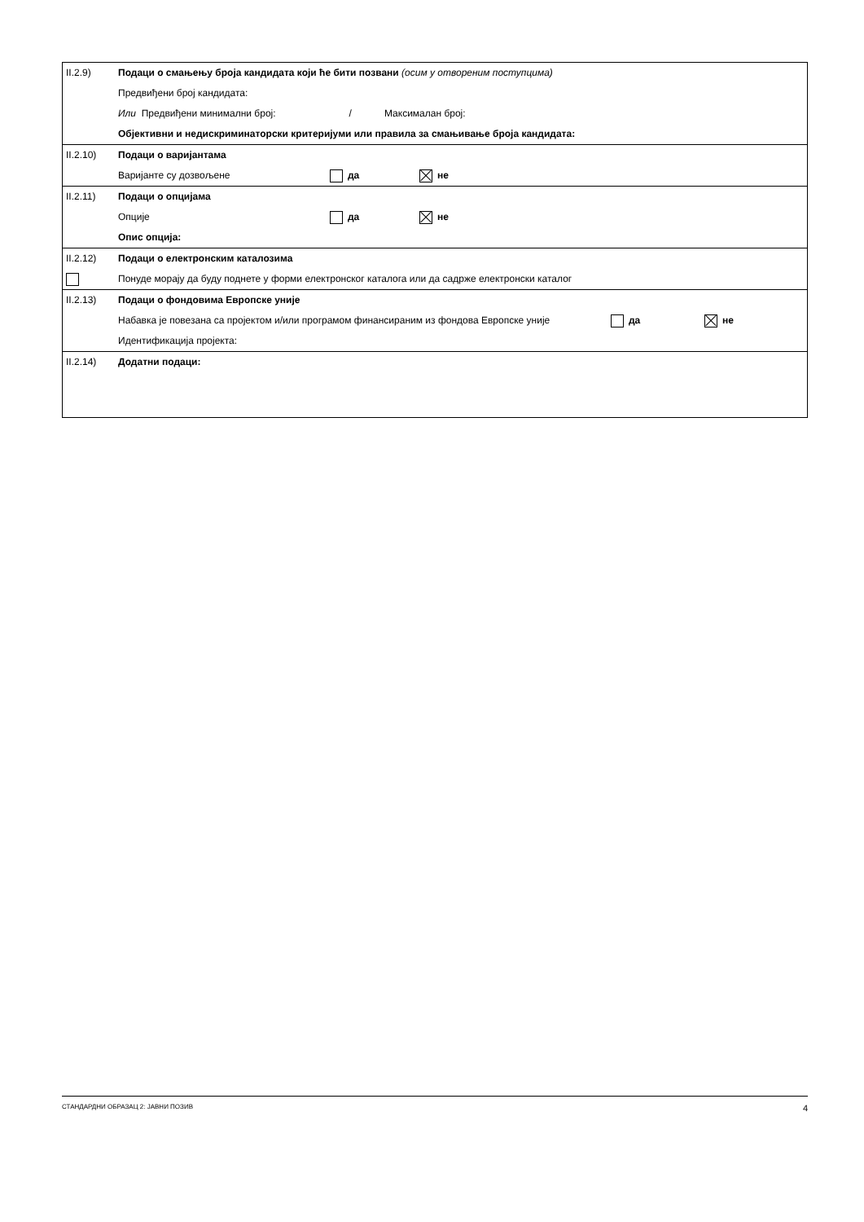| II.2.9) | Подаци о смањењу броја кандидата који ће бити позвани (осим у отвореним поступцима) Предвиђени број кандидата: Или Предвиђени минимални број: / Максималан број: Објективни и недискриминаторски критеријуми или правила за смањивање броја кандидата: |
| II.2.10) | Подаци о варијантама Варијанте су дозвољене да не |
| II.2.11) | Подаци о опцијама Опције да не Опис опција: |
| II.2.12) | Подаци о електронским каталозима Понуде морају да буду поднете у форми електронског каталога или да садрже електронски каталог |
| II.2.13) | Подаци о фондовима Европске уније Набавка је повезана са пројектом и/или програмом финансираним из фондова Европске уније да не Идентификација пројекта: |
| II.2.14) | Додатни подаци: |
СТАНДАРДНИ ОБРАЗАЦ 2: ЈАВНИ ПОЗИВ 4